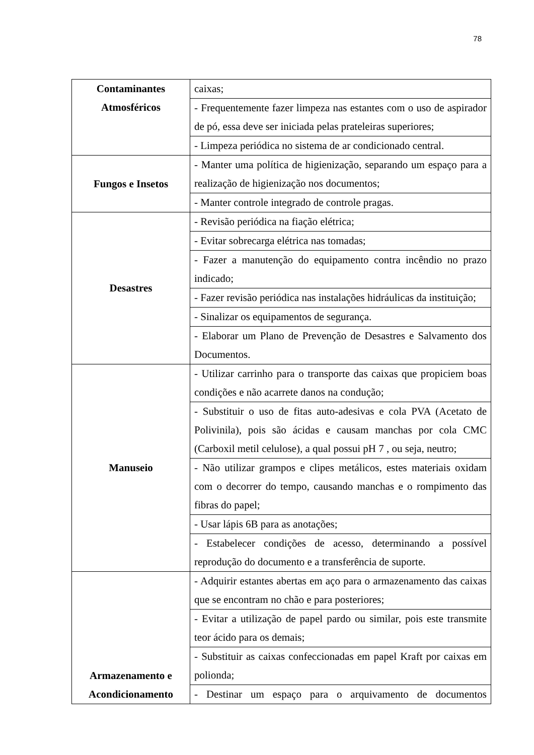78
| Contaminantes Atmosféricos | caixas; |
| | - Frequentemente fazer limpeza nas estantes com o uso de aspirador de pó, essa deve ser iniciada pelas prateleiras superiores; |
| | - Limpeza periódica no sistema de ar condicionado central. |
| Fungos e Insetos | - Manter uma política de higienização, separando um espaço para a realização de higienização nos documentos; |
| | - Manter controle integrado de controle pragas. |
| Desastres | - Revisão periódica na fiação elétrica; |
| | - Evitar sobrecarga elétrica nas tomadas; |
| | - Fazer a manutenção do equipamento contra incêndio no prazo indicado; |
| | - Fazer revisão periódica nas instalações hidráulicas da instituição; |
| | - Sinalizar os equipamentos de segurança. |
| | - Elaborar um Plano de Prevenção de Desastres e Salvamento dos Documentos. |
| Manuseio | - Utilizar carrinho para o transporte das caixas que propiciem boas condições e não acarrete danos na condução; |
| | - Substituir o uso de fitas auto-adesivas e cola PVA (Acetato de Polivinila), pois são ácidas e causam manchas por cola CMC (Carboxil metil celulose), a qual possui pH 7 , ou seja, neutro; |
| | - Não utilizar grampos e clipes metálicos, estes materiais oxidam com o decorrer do tempo, causando manchas e o rompimento das fibras do papel; |
| | - Usar lápis 6B para as anotações; |
| | - Estabelecer condições de acesso, determinando a possível reprodução do documento e a transferência de suporte. |
| Armazenamento e Acondicionamento | - Adquirir estantes abertas em aço para o armazenamento das caixas que se encontram no chão e para posteriores; |
| | - Evitar a utilização de papel pardo ou similar, pois este transmite teor ácido para os demais; |
| | - Substituir as caixas confeccionadas em papel Kraft por caixas em polionda; |
| | - Destinar um espaço para o arquivamento de documentos |